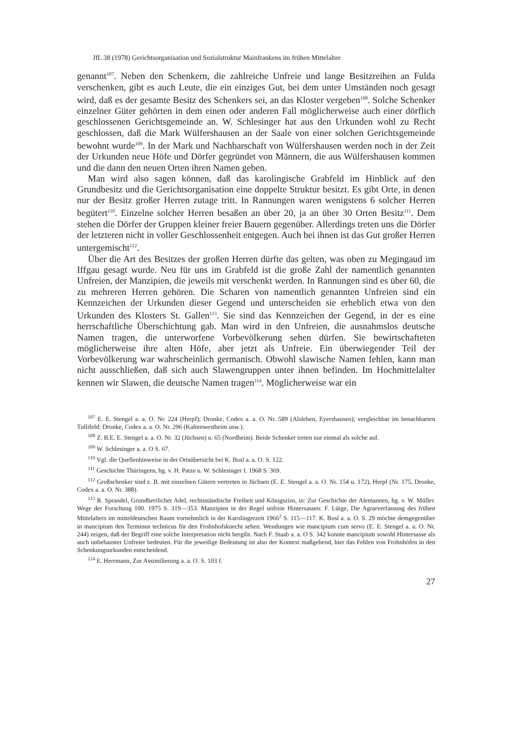JfL 38 (1978) Gerichtsorganisation und Sozialstruktur Mainfrankens im frühen Mittelalter
genannt<sup>107</sup>. Neben den Schenkern, die zahlreiche Unfreie und lange Besitzreihen an Fulda verschenken, gibt es auch Leute, die ein einziges Gut, bei dem unter Umständen noch gesagt wird, daß es der gesamte Besitz des Schenkers sei, an das Kloster vergeben<sup>108</sup>. Solche Schenker einzelner Güter gehörten in dem einen oder anderen Fall möglicherweise auch einer dörflich geschlossenen Gerichtsgemeinde an. W. Schlesinger hat aus den Urkunden wohl zu Recht geschlossen, daß die Mark Wülfershausen an der Saale von einer solchen Gerichtsgemeinde bewohnt wurde<sup>109</sup>. In der Mark und Nachbarschaft von Wülfershausen werden noch in der Zeit der Urkunden neue Höfe und Dörfer gegründet von Männern, die aus Wülfershausen kommen und die dann den neuen Orten ihren Namen geben.
Man wird also sagen können, daß das karolingische Grabfeld im Hinblick auf den Grundbesitz und die Gerichtsorganisation eine doppelte Struktur besitzt. Es gibt Orte, in denen nur der Besitz großer Herren zutage tritt. In Rannungen waren wenigstens 6 solcher Herren begütert<sup>110</sup>. Einzelne solcher Herren besaßen an über 20, ja an über 30 Orten Besitz<sup>111</sup>. Dem stehen die Dörfer der Gruppen kleiner freier Bauern gegenüber. Allerdings treten uns die Dörfer der letzteren nicht in voller Geschlossenheit entgegen. Auch bei ihnen ist das Gut großer Herren untergemischt<sup>112</sup>.
Über die Art des Besitzes der großen Herren dürfte das gelten, was oben zu Megingaud im Iffgau gesagt wurde. Neu für uns im Grabfeld ist die große Zahl der namentlich genannten Unfreien, der Manzipien, die jeweils mit verschenkt werden. In Rannungen sind es über 60, die zu mehreren Herren gehören. Die Scharen von namentlich genannten Unfreien sind ein Kennzeichen der Urkunden dieser Gegend und unterscheiden sie erheblich etwa von den Urkunden des Klosters St. Gallen<sup>113</sup>. Sie sind das Kennzeichen der Gegend, in der es eine herrschaftliche Überschichtung gab. Man wird in den Unfreien, die ausnahmslos deutsche Namen tragen, die unterworfene Vorbevölkerung sehen dürfen. Sie bewirtschafteten möglicherweise ihre alten Höfe, aber jetzt als Unfreie. Ein überwiegender Teil der Vorbevölkerung war wahrscheinlich germanisch. Obwohl slawische Namen fehlen, kann man nicht ausschließen, daß sich auch Slawengruppen unter ihnen befinden. Im Hochmittelalter kennen wir Slawen, die deutsche Namen tragen<sup>114</sup>. Möglicherweise war ein
<sup>107</sup> E. E. Stengel a. a. O. Nr. 224 (Herpf); Dronke, Codex a. a. O. Nr. 589 (Alsleben, Eyershausen); vergleichbar im benachbarten Tullifeld: Dronke, Codex a. a. O. Nr. 296 (Kaltenwestheim usw.).
<sup>108</sup> Z. B.E. E. Stengel a. a. O. Nr. 32 (Jüchsen) u. 65 (Nordheim). Beide Schenker treten nur einmal als solche auf.
<sup>109</sup> W. Schlesinger a. a. O S. 67.
<sup>110</sup> Vgl. die Quellenhinweise in der Ortsübersicht bei K. Bosl a. a. O. S. 122.
<sup>111</sup> Geschichte Thüringens, hg. v. H. Patze u. W. Schlesinger I. 1968 S. 369.
<sup>112</sup> Großschenker sind z. B. mit einzelnen Gütern vertreten in Jüchsen (E. E. Stengel a. a. O. Nr. 154 u. 172), Herpf (Nr. 175, Dronke, Codex a. a. O. Nr. 388).
<sup>113</sup> R. Sprandel, Grundherrlicher Adel, rechtsständische Freiheit und Königszins, in: Zur Geschichte der Alemannen, hg. v. W. Müller. Wege der Forschung 100. 1975 S. 319—353. Manzipien in der Regel unfreie Hintersassen: F. Lütge, Die Agrarverfassung des frühen Mittelalters im mitteldeutschen Raum vornehmlich in der Karolingerzeit 1966<sup>2</sup> S. 115—117. K. Bosl a. a. O. S. 29 möchte demgegenüber in mancipium den Terminus technicus für den Frohnhofsknecht sehen. Wendungen wie mancipium cum servo (E. E. Stengel a. a. O. Nr. 244) zeigen, daß der Begriff eine solche Interpretation nicht hergibt. Nach F. Staab a. a. O S. 342 konnte mancipium sowohl Hintersasse als auch unbehauster Unfreier bedeuten. Für die jeweilige Bedeutung ist also der Kontext maßgebend, hier das Fehlen von Frohnhöfen in den Schenkungsurkunden entscheidend.
<sup>114</sup> E. Herrmann, Zur Assimilierung a. a. O. S. 103 f.
27